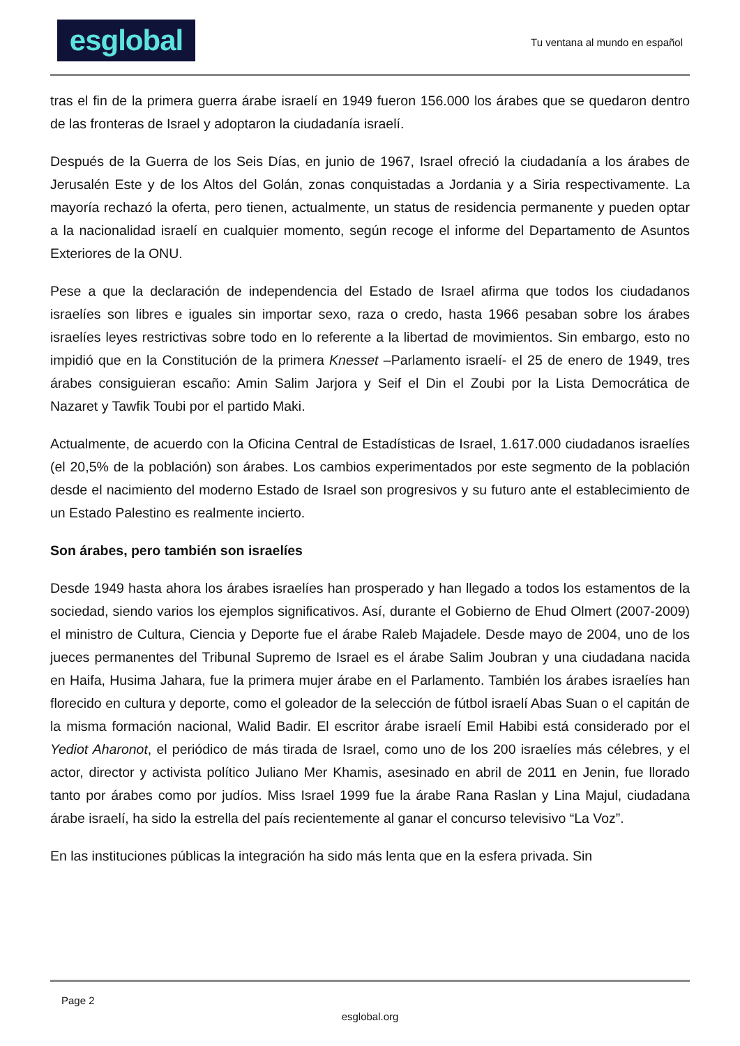esglobal
Tu ventana al mundo en español
tras el fin de la primera guerra árabe israelí en 1949 fueron 156.000 los árabes que se quedaron dentro de las fronteras de Israel y adoptaron la ciudadanía israelí.
Después de la Guerra de los Seis Días, en junio de 1967, Israel ofreció la ciudadanía a los árabes de Jerusalén Este y de los Altos del Golán, zonas conquistadas a Jordania y a Siria respectivamente. La mayoría rechazó la oferta, pero tienen, actualmente, un status de residencia permanente y pueden optar a la nacionalidad israelí en cualquier momento, según recoge el informe del Departamento de Asuntos Exteriores de la ONU.
Pese a que la declaración de independencia del Estado de Israel afirma que todos los ciudadanos israelíes son libres e iguales sin importar sexo, raza o credo, hasta 1966 pesaban sobre los árabes israelíes leyes restrictivas sobre todo en lo referente a la libertad de movimientos. Sin embargo, esto no impidió que en la Constitución de la primera Knesset –Parlamento israelí- el 25 de enero de 1949, tres árabes consiguieran escaño: Amin Salim Jarjora y Seif el Din el Zoubi por la Lista Democrática de Nazaret y Tawfik Toubi por el partido Maki.
Actualmente, de acuerdo con la Oficina Central de Estadísticas de Israel, 1.617.000 ciudadanos israelíes (el 20,5% de la población) son árabes. Los cambios experimentados por este segmento de la población desde el nacimiento del moderno Estado de Israel son progresivos y su futuro ante el establecimiento de un Estado Palestino es realmente incierto.
Son árabes, pero también son israelíes
Desde 1949 hasta ahora los árabes israelíes han prosperado y han llegado a todos los estamentos de la sociedad, siendo varios los ejemplos significativos. Así, durante el Gobierno de Ehud Olmert (2007-2009) el ministro de Cultura, Ciencia y Deporte fue el árabe Raleb Majadele. Desde mayo de 2004, uno de los jueces permanentes del Tribunal Supremo de Israel es el árabe Salim Joubran y una ciudadana nacida en Haifa, Husima Jahara, fue la primera mujer árabe en el Parlamento. También los árabes israelíes han florecido en cultura y deporte, como el goleador de la selección de fútbol israelí Abas Suan o el capitán de la misma formación nacional, Walid Badir. El escritor árabe israelí Emil Habibi está considerado por el Yediot Aharonot, el periódico de más tirada de Israel, como uno de los 200 israelíes más célebres, y el actor, director y activista político Juliano Mer Khamis, asesinado en abril de 2011 en Jenin, fue llorado tanto por árabes como por judíos. Miss Israel 1999 fue la árabe Rana Raslan y Lina Majul, ciudadana árabe israelí, ha sido la estrella del país recientemente al ganar el concurso televisivo “La Voz”.
En las instituciones públicas la integración ha sido más lenta que en la esfera privada. Sin
Page 2
esglobal.org